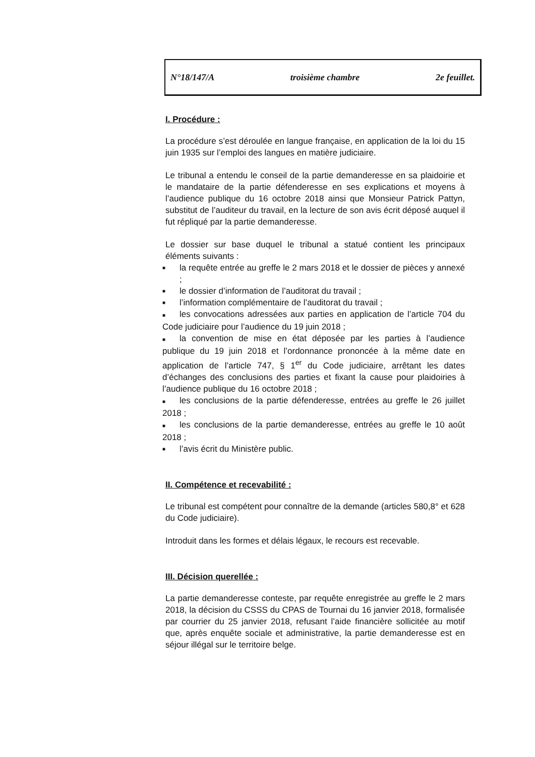N°18/147/A troisième chambre 2e feuillet.
I. Procédure :
La procédure s’est déroulée en langue française, en application de la loi du 15 juin 1935 sur l’emploi des langues en matière judiciaire.
Le tribunal a entendu le conseil de la partie demanderesse en sa plaidoirie et le mandataire de la partie défenderesse en ses explications et moyens à l’audience publique du 16 octobre 2018 ainsi que Monsieur Patrick Pattyn, substitut de l’auditeur du travail, en la lecture de son avis écrit déposé auquel il fut répliqué par la partie demanderesse.
Le dossier sur base duquel le tribunal a statué contient les principaux éléments suivants :
■ la requête entrée au greffe le 2 mars 2018 et le dossier de pièces y annexé ;
■ le dossier d’information de l’auditorat du travail ;
■ l’information complémentaire de l’auditorat du travail ;
■ les convocations adressées aux parties en application de l’article 704 du Code judiciaire pour l’audience du 19 juin 2018 ;
■ la convention de mise en état déposée par les parties à l’audience publique du 19 juin 2018 et l’ordonnance prononcée à la même date en application de l’article 747, § 1<sup>er</sup> du Code judiciaire, arrêtant les dates d’échanges des conclusions des parties et fixant la cause pour plaidoiries à l’audience publique du 16 octobre 2018 ;
■ les conclusions de la partie défenderesse, entrées au greffe le 26 juillet 2018 ;
■ les conclusions de la partie demanderesse, entrées au greffe le 10 août 2018 ;
■ l’avis écrit du Ministère public.
II. Compétence et recevabilité :
Le tribunal est compétent pour connaître de la demande (articles 580,8° et 628 du Code judiciaire).
Introduit dans les formes et délais légaux, le recours est recevable.
III. Décision querellée :
La partie demanderesse conteste, par requête enregistrée au greffe le 2 mars 2018, la décision du CSSS du CPAS de Tournai du 16 janvier 2018, formalisée par courrier du 25 janvier 2018, refusant l’aide financière sollicitée au motif que, après enquête sociale et administrative, la partie demanderesse est en séjour illégal sur le territoire belge.